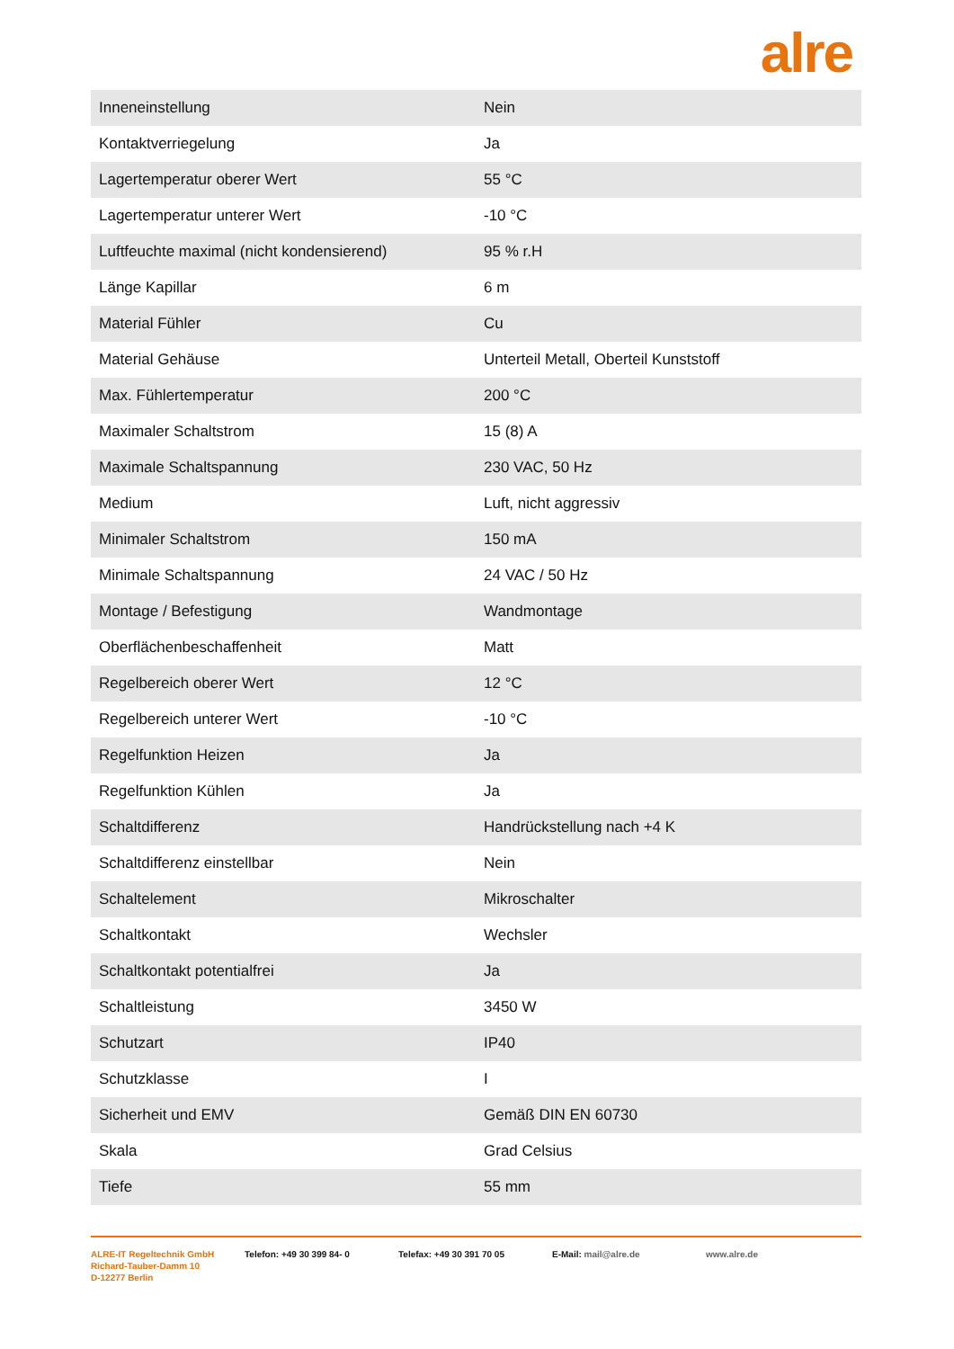alre
| Inneneinstellung | Nein |
| Kontaktverriegelung | Ja |
| Lagertemperatur oberer Wert | 55 °C |
| Lagertemperatur unterer Wert | -10 °C |
| Luftfeuchte maximal (nicht kondensierend) | 95 % r.H |
| Länge Kapillar | 6 m |
| Material Fühler | Cu |
| Material Gehäuse | Unterteil Metall, Oberteil Kunststoff |
| Max. Fühlertemperatur | 200 °C |
| Maximaler Schaltstrom | 15 (8) A |
| Maximale Schaltspannung | 230 VAC, 50 Hz |
| Medium | Luft, nicht aggressiv |
| Minimaler Schaltstrom | 150 mA |
| Minimale Schaltspannung | 24 VAC / 50 Hz |
| Montage / Befestigung | Wandmontage |
| Oberflächenbeschaffenheit | Matt |
| Regelbereich oberer Wert | 12 °C |
| Regelbereich unterer Wert | -10 °C |
| Regelfunktion Heizen | Ja |
| Regelfunktion Kühlen | Ja |
| Schaltdifferenz | Handrückstellung nach +4 K |
| Schaltdifferenz einstellbar | Nein |
| Schaltelement | Mikroschalter |
| Schaltkontakt | Wechsler |
| Schaltkontakt potentialfrei | Ja |
| Schaltleistung | 3450 W |
| Schutzart | IP40 |
| Schutzklasse | I |
| Sicherheit und EMV | Gemäß DIN EN 60730 |
| Skala | Grad Celsius |
| Tiefe | 55 mm |
ALRE-IT Regeltechnik GmbH
Richard-Tauber-Damm 10
D-12277 Berlin
Telefon: +49 30 399 84- 0 Telefax: +49 30 391 70 05 E-Mail: mail@alre.de www.alre.de